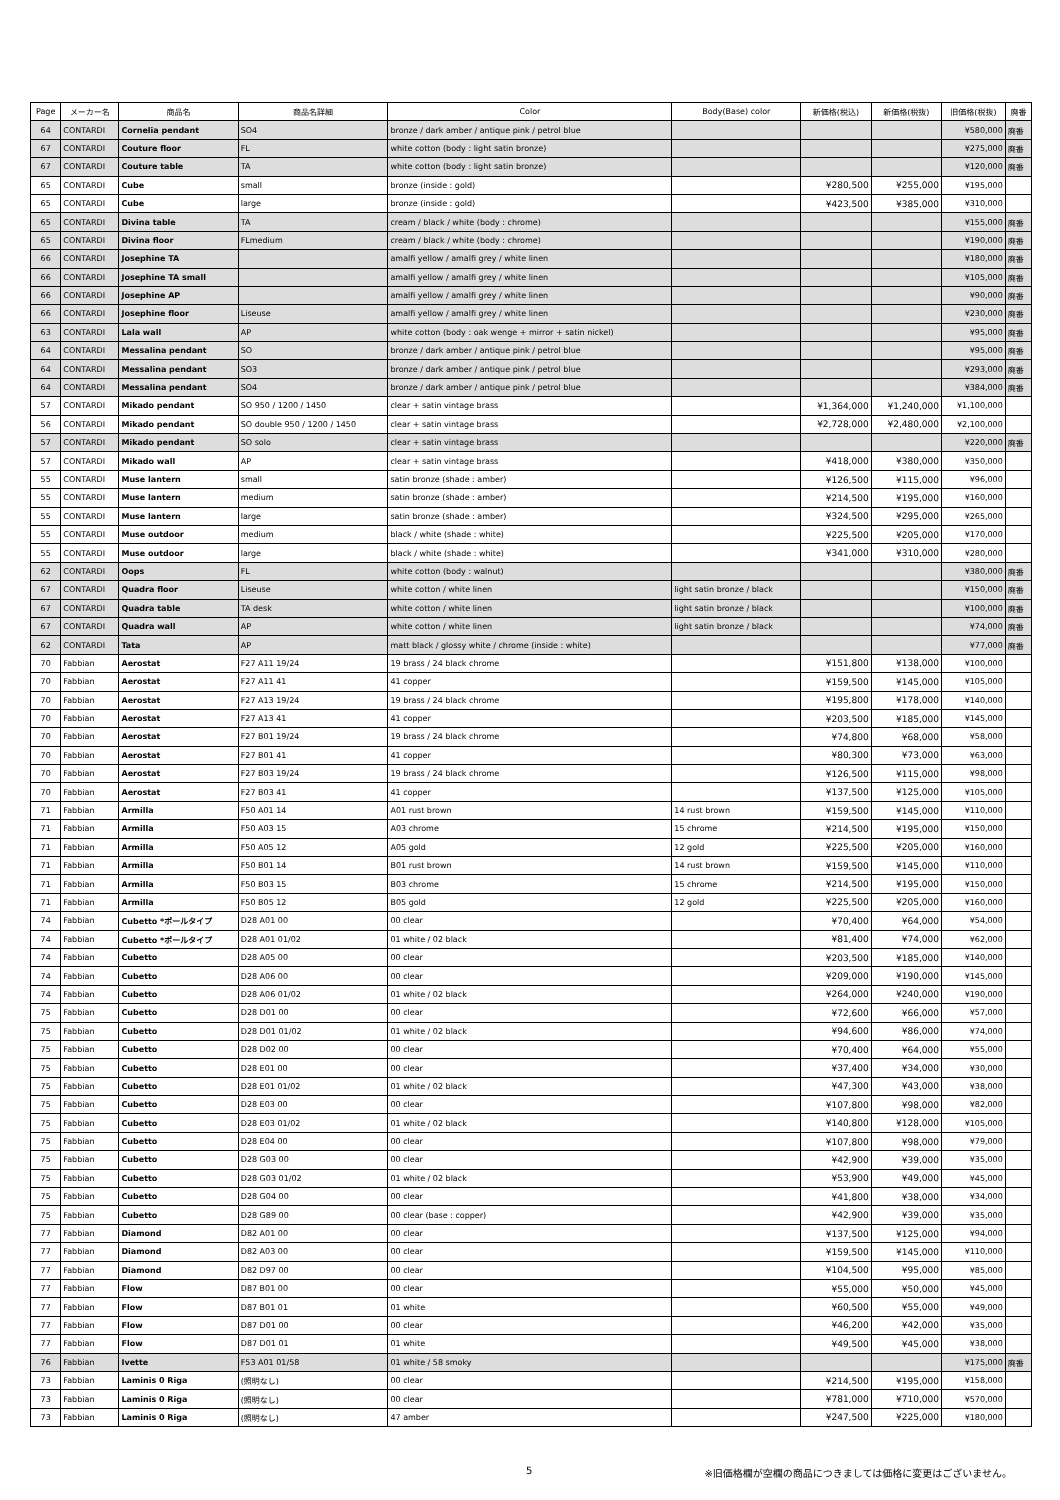| Page | メーカー名 | 商品名 | 商品名詳細 | Color | Body(Base) color | 新価格(税込) | 新価格(税抜) | 旧価格(税抜) | 廃番 |
| --- | --- | --- | --- | --- | --- | --- | --- | --- | --- |
| 64 | CONTARDI | Cornelia pendant | SO4 | bronze / dark amber / antique pink / petrol blue | | | | ¥580,000 | 廃番 |
| 67 | CONTARDI | Couture floor | FL | white cotton (body : light satin bronze) | | | | ¥275,000 | 廃番 |
| 67 | CONTARDI | Couture table | TA | white cotton (body : light satin bronze) | | | | ¥120,000 | 廃番 |
| 65 | CONTARDI | Cube | small | bronze (inside : gold) | | ¥280,500 | ¥255,000 | ¥195,000 | |
| 65 | CONTARDI | Cube | large | bronze (inside : gold) | | ¥423,500 | ¥385,000 | ¥310,000 | |
| 65 | CONTARDI | Divina table | TA | cream / black / white (body : chrome) | | | | ¥155,000 | 廃番 |
| 65 | CONTARDI | Divina floor | FLmedium | cream / black / white (body : chrome) | | | | ¥190,000 | 廃番 |
| 66 | CONTARDI | Josephine TA | | amalfi yellow / amalfi grey / white linen | | | | ¥180,000 | 廃番 |
| 66 | CONTARDI | Josephine TA small | | amalfi yellow / amalfi grey / white linen | | | | ¥105,000 | 廃番 |
| 66 | CONTARDI | Josephine AP | | amalfi yellow / amalfi grey / white linen | | | | ¥90,000 | 廃番 |
| 66 | CONTARDI | Josephine floor | Liseuse | amalfi yellow / amalfi grey / white linen | | | | ¥230,000 | 廃番 |
| 63 | CONTARDI | Lala wall | AP | white cotton (body : oak wenge + mirror + satin nickel) | | | | ¥95,000 | 廃番 |
| 64 | CONTARDI | Messalina pendant | SO | bronze / dark amber / antique pink / petrol blue | | | | ¥95,000 | 廃番 |
| 64 | CONTARDI | Messalina pendant | SO3 | bronze / dark amber / antique pink / petrol blue | | | | ¥293,000 | 廃番 |
| 64 | CONTARDI | Messalina pendant | SO4 | bronze / dark amber / antique pink / petrol blue | | | | ¥384,000 | 廃番 |
| 57 | CONTARDI | Mikado pendant | SO 950 / 1200 / 1450 | clear + satin vintage brass | | ¥1,364,000 | ¥1,240,000 | ¥1,100,000 | |
| 56 | CONTARDI | Mikado pendant | SO double 950 / 1200 / 1450 | clear + satin vintage brass | | ¥2,728,000 | ¥2,480,000 | ¥2,100,000 | |
| 57 | CONTARDI | Mikado pendant | SO solo | clear + satin vintage brass | | | | ¥220,000 | 廃番 |
| 57 | CONTARDI | Mikado wall | AP | clear + satin vintage brass | | ¥418,000 | ¥380,000 | ¥350,000 | |
| 55 | CONTARDI | Muse lantern | small | satin bronze (shade : amber) | | ¥126,500 | ¥115,000 | ¥96,000 | |
| 55 | CONTARDI | Muse lantern | medium | satin bronze (shade : amber) | | ¥214,500 | ¥195,000 | ¥160,000 | |
| 55 | CONTARDI | Muse lantern | large | satin bronze (shade : amber) | | ¥324,500 | ¥295,000 | ¥265,000 | |
| 55 | CONTARDI | Muse outdoor | medium | black / white (shade : white) | | ¥225,500 | ¥205,000 | ¥170,000 | |
| 55 | CONTARDI | Muse outdoor | large | black / white (shade : white) | | ¥341,000 | ¥310,000 | ¥280,000 | |
| 62 | CONTARDI | Oops | FL | white cotton (body : walnut) | | | | ¥380,000 | 廃番 |
| 67 | CONTARDI | Quadra floor | Liseuse | white cotton / white linen | light satin bronze / black | | | ¥150,000 | 廃番 |
| 67 | CONTARDI | Quadra table | TA desk | white cotton / white linen | light satin bronze / black | | | ¥100,000 | 廃番 |
| 67 | CONTARDI | Quadra wall | AP | white cotton / white linen | light satin bronze / black | | | ¥74,000 | 廃番 |
| 62 | CONTARDI | Tata | AP | matt black / glossy white / chrome (inside : white) | | | | ¥77,000 | 廃番 |
| 70 | Fabbian | Aerostat | F27 A11 19/24 | 19 brass / 24 black chrome | | ¥151,800 | ¥138,000 | ¥100,000 | |
| 70 | Fabbian | Aerostat | F27 A11 41 | 41 copper | | ¥159,500 | ¥145,000 | ¥105,000 | |
| 70 | Fabbian | Aerostat | F27 A13 19/24 | 19 brass / 24 black chrome | | ¥195,800 | ¥178,000 | ¥140,000 | |
| 70 | Fabbian | Aerostat | F27 A13 41 | 41 copper | | ¥203,500 | ¥185,000 | ¥145,000 | |
| 70 | Fabbian | Aerostat | F27 B01 19/24 | 19 brass / 24 black chrome | | ¥74,800 | ¥68,000 | ¥58,000 | |
| 70 | Fabbian | Aerostat | F27 B01 41 | 41 copper | | ¥80,300 | ¥73,000 | ¥63,000 | |
| 70 | Fabbian | Aerostat | F27 B03 19/24 | 19 brass / 24 black chrome | | ¥126,500 | ¥115,000 | ¥98,000 | |
| 70 | Fabbian | Aerostat | F27 B03 41 | 41 copper | | ¥137,500 | ¥125,000 | ¥105,000 | |
| 71 | Fabbian | Armilla | F50 A01 14 | A01 rust brown | 14 rust brown | ¥159,500 | ¥145,000 | ¥110,000 | |
| 71 | Fabbian | Armilla | F50 A03 15 | A03 chrome | 15 chrome | ¥214,500 | ¥195,000 | ¥150,000 | |
| 71 | Fabbian | Armilla | F50 A05 12 | A05 gold | 12 gold | ¥225,500 | ¥205,000 | ¥160,000 | |
| 71 | Fabbian | Armilla | F50 B01 14 | B01 rust brown | 14 rust brown | ¥159,500 | ¥145,000 | ¥110,000 | |
| 71 | Fabbian | Armilla | F50 B03 15 | B03 chrome | 15 chrome | ¥214,500 | ¥195,000 | ¥150,000 | |
| 71 | Fabbian | Armilla | F50 B05 12 | B05 gold | 12 gold | ¥225,500 | ¥205,000 | ¥160,000 | |
| 74 | Fabbian | Cubetto *ポールタイプ | D28 A01 00 | 00 clear | | ¥70,400 | ¥64,000 | ¥54,000 | |
| 74 | Fabbian | Cubetto *ポールタイプ | D28 A01 01/02 | 01 white / 02 black | | ¥81,400 | ¥74,000 | ¥62,000 | |
| 74 | Fabbian | Cubetto | D28 A05 00 | 00 clear | | ¥203,500 | ¥185,000 | ¥140,000 | |
| 74 | Fabbian | Cubetto | D28 A06 00 | 00 clear | | ¥209,000 | ¥190,000 | ¥145,000 | |
| 74 | Fabbian | Cubetto | D28 A06 01/02 | 01 white / 02 black | | ¥264,000 | ¥240,000 | ¥190,000 | |
| 75 | Fabbian | Cubetto | D28 D01 00 | 00 clear | | ¥72,600 | ¥66,000 | ¥57,000 | |
| 75 | Fabbian | Cubetto | D28 D01 01/02 | 01 white / 02 black | | ¥94,600 | ¥86,000 | ¥74,000 | |
| 75 | Fabbian | Cubetto | D28 D02 00 | 00 clear | | ¥70,400 | ¥64,000 | ¥55,000 | |
| 75 | Fabbian | Cubetto | D28 E01 00 | 00 clear | | ¥37,400 | ¥34,000 | ¥30,000 | |
| 75 | Fabbian | Cubetto | D28 E01 01/02 | 01 white / 02 black | | ¥47,300 | ¥43,000 | ¥38,000 | |
| 75 | Fabbian | Cubetto | D28 E03 00 | 00 clear | | ¥107,800 | ¥98,000 | ¥82,000 | |
| 75 | Fabbian | Cubetto | D28 E03 01/02 | 01 white / 02 black | | ¥140,800 | ¥128,000 | ¥105,000 | |
| 75 | Fabbian | Cubetto | D28 E04 00 | 00 clear | | ¥107,800 | ¥98,000 | ¥79,000 | |
| 75 | Fabbian | Cubetto | D28 G03 00 | 00 clear | | ¥42,900 | ¥39,000 | ¥35,000 | |
| 75 | Fabbian | Cubetto | D28 G03 01/02 | 01 white / 02 black | | ¥53,900 | ¥49,000 | ¥45,000 | |
| 75 | Fabbian | Cubetto | D28 G04 00 | 00 clear | | ¥41,800 | ¥38,000 | ¥34,000 | |
| 75 | Fabbian | Cubetto | D28 G89 00 | 00 clear (base : copper) | | ¥42,900 | ¥39,000 | ¥35,000 | |
| 77 | Fabbian | Diamond | D82 A01 00 | 00 clear | | ¥137,500 | ¥125,000 | ¥94,000 | |
| 77 | Fabbian | Diamond | D82 A03 00 | 00 clear | | ¥159,500 | ¥145,000 | ¥110,000 | |
| 77 | Fabbian | Diamond | D82 D97 00 | 00 clear | | ¥104,500 | ¥95,000 | ¥85,000 | |
| 77 | Fabbian | Flow | D87 B01 00 | 00 clear | | ¥55,000 | ¥50,000 | ¥45,000 | |
| 77 | Fabbian | Flow | D87 B01 01 | 01 white | | ¥60,500 | ¥55,000 | ¥49,000 | |
| 77 | Fabbian | Flow | D87 D01 00 | 00 clear | | ¥46,200 | ¥42,000 | ¥35,000 | |
| 77 | Fabbian | Flow | D87 D01 01 | 01 white | | ¥49,500 | ¥45,000 | ¥38,000 | |
| 76 | Fabbian | Ivette | F53 A01 01/58 | 01 white / 58 smoky | | | | ¥175,000 | 廃番 |
| 73 | Fabbian | Laminis 0 Riga | (照明なし) | 00 clear | | ¥214,500 | ¥195,000 | ¥158,000 | |
| 73 | Fabbian | Laminis 0 Riga | (照明なし) | 00 clear | | ¥781,000 | ¥710,000 | ¥570,000 | |
| 73 | Fabbian | Laminis 0 Riga | (照明なし) | 47 amber | | ¥247,500 | ¥225,000 | ¥180,000 | |
5 ※旧価格欄が空欄の商品につきましては価格に変更はございません。